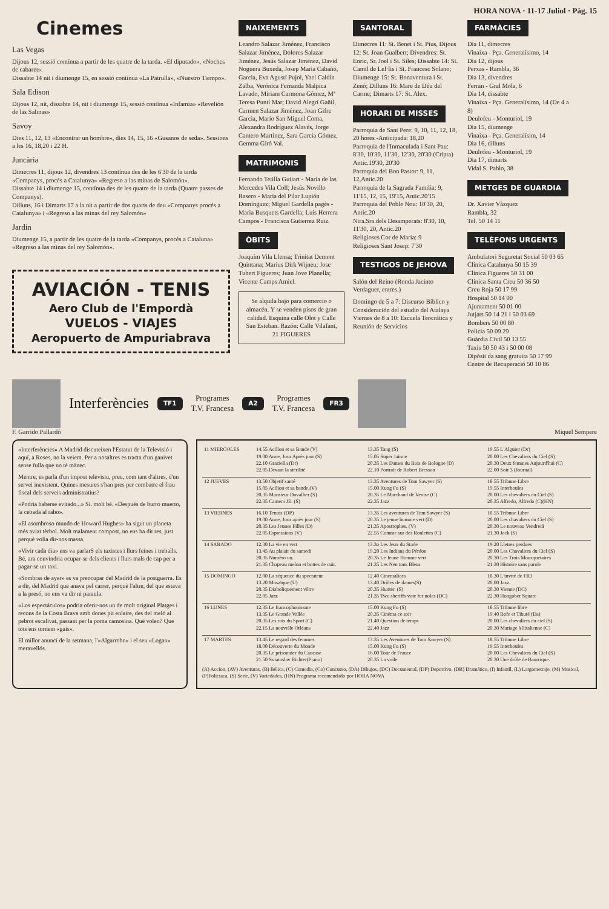HORA NOVA · 11-17 Juliol · Pàg. 15
Cinemes
Las Vegas
Dijous 12, sessió contínua a partir de les quatre de la tarda. «El diputado», «Noches de cabaret».
Dissabte 14 nit i diumenge 15, en sessió contínua «La Patrulla», «Nuestro Tiempo».
Sala Edison
Dijous 12, nit, dissabte 14, nit i diumenge 15, sessió contínua «Infamia» «Revelión de las Salinas»
Savoy
Dies 11, 12, 13 «Encontrar un hombre», dies 14, 15, 16 «Gusanos de seda». Sessions a les 16, 18,20 i 22 H.
Juncària
Dimecres 11, dijous 12, divendres 13 contínua des de les 6'30 de la tarda «Companys, procés a Catalunya» «Regreso a las minas de Salomón».
Dissabte 14 i diumenge 15, contínua des de les quatre de la tarda (Quatre passes de Companys).
Dilluns, 16 i Dimarts 17 a la nit a partir de dos quarts de deu «Companys procés a Catalunya» i «Regreso a las minas del rey Salomón»
Jardin
Diumenge 15, a partir de les quatre de la tarda «Companys, procés a Cataluna» «Regreso a las minas del rey Salomón».
AVIACIÓN - TENIS
Aero Club de l'Empordà
VUELOS - VIAJES
Aeropuerto de Ampuriabrava
NAIXEMENTS
Leandro Salazar Jiménez, Francisco Salazar Jiménez, Dolores Salazar Jiménez, Jesús Salazar Jiménez, David Noguera Buxeda, Josep Maria Cabañó, Garcia, Eva Agustí Pujol, Yael Caldín Zalba, Verónica Fernanda Malpica Lavado, Miriam Carmona Gómez, Mª Teresa Puntí Mar; David Alegrí Gañil, Carmen Salazar Jiménez, Joan Gifre Garcia, Mario San Miguel Coma, Alexandra Rodríguez Alavés, Jorge Cantero Martínez, Sara Garcia Gómez, Gemma Giró Val.
MATRIMONIS
Fernando Tetilla Guitart - Maria de las Mercedes Vila Coll; Jesús Novillo Rasero - Maria del Pilar Lupión Domínguez; Miguel Gardella pagès - Maria Busquets Gardella; Luís Herrera Campos - Francisca Gutierrez Ruiz.
ÒBITS
Joaquím Vila Llensa; Trinitat Demont Quintana; Marius Dirk Wijneu; Jose Tubert Figueres; Juan Jove Planella; Vicente Camps Amiel.
Se alquila bajo para comercio o almacén. Y se venden pisos de gran calidad. Esquina calle Olot y Calle San Esteban. Razón: Calle Vilafant, 21 FIGUERES
SANTORAL
Dimecres 11: St. Benet i St. Pius, Dijous 12: St. Joan Gualbert; Divendres: St. Enric, Sr. Joel i St. Siles; Dissabte 14: St. Camil de Lel·lis i St. Francesc Solano; Diumenge 15: St. Bonaventura i St. Zenó; Dilluns 16: Mare de Déu del Carme; Dimarts 17: St. Alex.
HORARI DE MISSES
Parroquia de Sant Pere: 9, 10, 11, 12, 18, 20 hores -Anticipada: 18,20
Parroquia de l'Inmaculada i Sant Pau: 8'30, 10'30, 11'30, 12'30, 20'30 (Cripta) Antic.19'30, 20'30
Parroquia del Bon Pastor: 9, 11, 12,Antic.20
Parroquia de la Sagrada Familia: 9, 11'15, 12, 15, 19'15, Antic.20'15
Parroquia del Poble Nou: 10'30, 20, Antic.20
Ntra.Sra.dels Desamperats: 8'30, 10, 11'30, 20, Antic.20
Religioses Cor de Maria: 9
Religioses Sant Josep: 7'30
TESTIGOS DE JEHOVA
Salón del Reino (Ronda Jacinto Verdaguer, entres.)
Domingo de 5 a 7: Discurso Bíblico y Consideración del estudio del Atalaya
Viernes de 8 a 10: Escuela Teocrática y Reunión de Servicios
FARMÀCIES
Dia 11, dimecres
Vinaixa - Pça. Generalísimo, 14
Dia 12, dijous
Perxas - Rambla, 36
Dia 13, divendres
Ferran - Gral Mola, 6
Dia 14, dissabte
Vinaixa - Pça. Generalísimo, 14 (De 4 a 8)
Deulofeu - Monturiol, 19
Dia 15, diumenge
Vinaixa - Pça. Generalísim, 14
Dia 16, dilluns
Deulofeu - Monturiol, 19
Dia 17, dimarts
Vidal S. Pablo, 38
METGES DE GUARDIA
Dr. Xavier Vàzquez
Rambla, 32
Tel. 50 14 11
TELÈFONS URGENTS
Ambulatori Seguretat Social 50 03 65
Clínica Catalunya 50 15 39
Clínica Figueres 50 31 00
Clínica Santa Creu 50 36 50
Creu Roja 50 17 99
Hospital 50 14 00
Ajuntament 50 01 00
Jutjats 50 14 21 i 50 03 69
Bombers 50 00 80
Policia 50 09 29
Guàrdia Civil 50 13 55
Taxis 50 50 43 i 50 00 08
Dipòsit da sang gratuita 50 17 99
Centre de Recuperació 50 10 86
Interferències
TF1 Programes
T.V. Francesa A2 Programes
T.V. Francesa FR3
F. Garrido Pallardó Miquel Sempere
«Interferències» A Madrid discuteixen l'Estatut de la Televisió i aquí, a Roses, no la veiem. Per a nosaltres es tracta d'un ganivet sense fulla que no té mànec.
Mentre, es parla d'un impost televisiu, preu, com tant d'altres, d'un servei inexistent. Quines mesures s'han pres per combatre el frau fiscal dels serveis administratius?
«Podria haberse evitado...» Si. molt bé. «Después de burro muerto, la cebada al rabo».
«El asombroso mundo de Howard Hughes» ha sigut un planeta més aviat tèrbol. Molt malament compost, no ens ha dit res, just perquè volia dir-nos massa.
«Vivir cada dia» ens va parlarS els taxistes i llurs feines i treballs. Bé, ara convindria ocupar-se dels clients i llurs mals de cap per a pagar-se un taxi.
«Sombras de ayer» es va preocupar del Madrid de la postguerra. Es a dir, del Madrid que anava pel carrer, perquè l'altre, del que estava a la presó, no ens va dir ni paraula.
«Los espectáculos» podria oferir-nos un de molt original Platges i recons de la Costa Brava amb dones pit enlaire, des del meló al pebrot escalivat, passant per la poma camosina. Què volen? Que tots ens tornem «gais».
El millor anunci de la setmana, l'«Algarrobo» i el seu «Logan» meravellós.
| 11 MIERCOLES | 14.55 Acilion et sa Bande (V) 19.00 Anne, Jour Après jour (S) 22.10 Graziella (Dr) 22.05 Devant la stérilité | 13.35 Tang (S) 15.05 Super Jaimie 20.35 Les Dames du Bois de Bologne (D) 22.10 Portrait de Robert Bresson | 19.55 L'Alguier (Dr) 20.00 Les Chevaliers du Ciel (S) 20.30 Deux femmes Aujourd'hui (C) 22.00 Soir 3 (Journal) |
| 12 JUEVES | 13.50 Objetif santé 15.05 Acilion et sa bande.(V) 20.35 Monsieur Duvallier (S) 22.35 Camera JE. (S) | 13.35 Aventures de Tom Sawyer (S) 15.00 Kung Fu (S) 20.35 Le Marchand de Venise (C) 22.35 Jazz | 18.55 Tribune Libre 19.55 Interboules 20.00 Les chevaliers du Ciel (S) 20.35 Alfredo, Alfredo (C)(HN) |
| 13 VIERNES | 16.10 Tennis (DP) 19.00 Anne, Jour après jour (S) 20.35 Les Jeunes Filles (D) 22.05 Espressions (V) | 13.35 Les aventures de Tom Sawyer (S) 20.35 Le jeune homme vert (D) 21.35 Apostrophes. (V) 22.55 Comme sur des Roulettes (C) | 18.55 Tribune Libre 20.00 Les chavaliers du Ciel (S) 20.30 Le nouveau Vendredi 21.30 Jack (S) |
| 14 SABADO | 12.30 La vie en vert 13.45 Au plaisir du samedi 20.35 Numéro un. 21.35 Chapeau melon et bottes de cuir. | 13.3o Les Jeux du Stade 19.20 Les Indians du Pérdon 20.35 Le Jeune Homme vert 21.35 Les Nen tons Bleus | 19.20 Lletres perdues 20.00 Les Chavaliers du Ciel (S) 20.30 Les Trois Mousquetaires 21.30 Histoire sans parole |
| 15 DOMINGO | 12.00 La séquence du spectateur 13.20 Mosaïque (U) 20.35 Diaboliquement vôtre 22.05 Jazz | 12.40 Cinemalices 13.40 Drôles de dames(S) 20.35 Hunter. (S) 21.35 Two sheriffs vote for noles (DC) | 18.30 L'invité de FR3 20.00 Jazz. 20.30 Vienne (DC) 22.30 Hongober Square |
| 16 LUNES | 12.35 Le francophonissme 13.35 Le Grande Vallée 20.35 Les rois du Sport (C) 22.15 La nouvelle Orléans | 15.00 Kung Fu (S) 20.35 Cinéma ce soir 21.40 Question de temps 22.40 Jazz | 18.55 Tribune libre 19.40 Bofe et Tibuté (Da) 20.00 Les chevaliers du ciel (S) 20.30 Mariage à l'italienne (C) |
| 17 MARTES | 13.45 Le regard des femmes 18.00 Découverte du Monde 20.35 Le prisonnier du Caucase 21.50 Sviatoslav Richter(Piano) | 13.35 Les Aventures de Tom Sawyer (S) 15.00 Kung Fu (S) 16.00 Tour de France 20.35 La voile | 18.55 Tribune Libre 19.55 Interboules 20.00 Les Chevaliers du Ciel (S) 20.30 Une drôle de Baurrique. |
(A) Accion, (AV) Aventuras, (B) Bélica, (C) Comedia, (Co) Concurso, (DA) Dibujos, (DC) Documental, (DP) Deportivo, (DR) Dramático, (I) Infantil, (L) Largometraje, (M) Musical,(P)Policiaca, (S) Serie, (V) Variedades, (HN) Programa recomendado por HORA NOVA